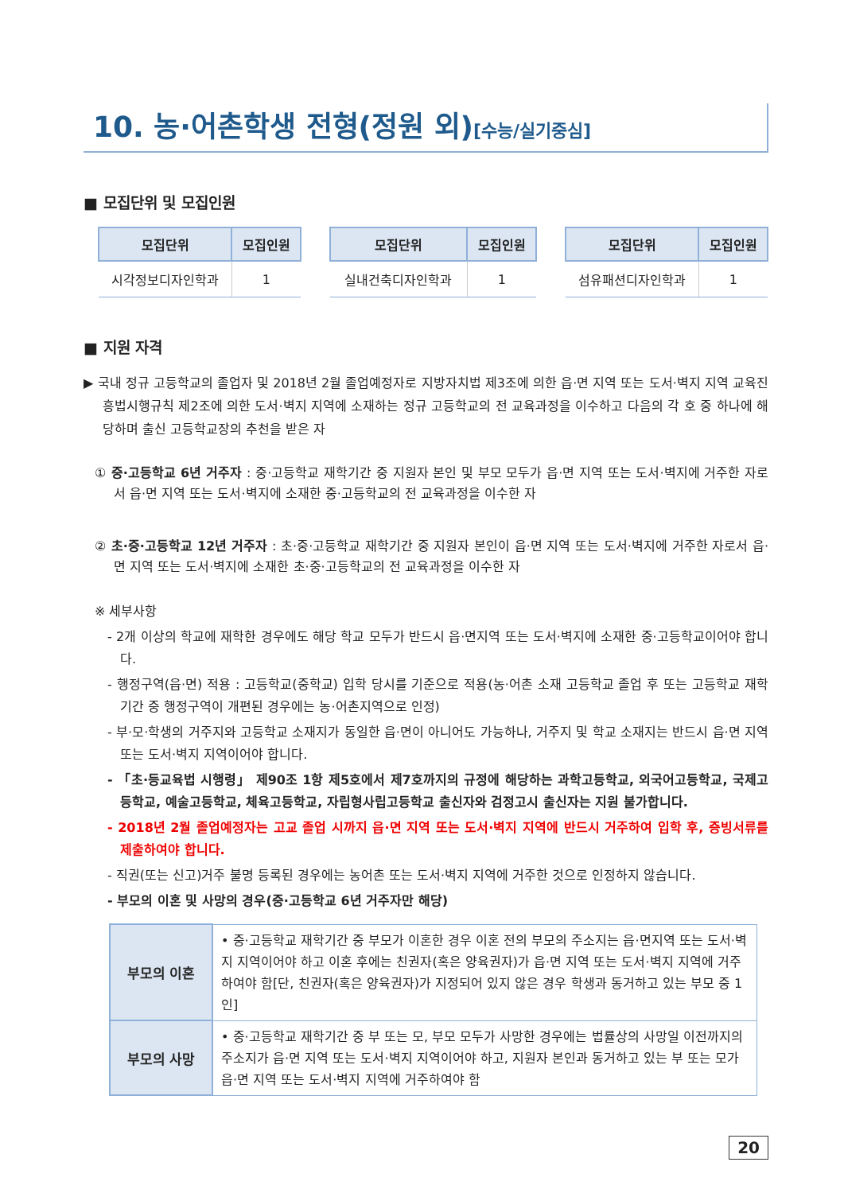10. 농·어촌학생 전형(정원 외)[수능/실기중심]
■ 모집단위 및 모집인원
| 모집단위 | 모집인원 |
| --- | --- |
| 시각정보디자인학과 | 1 |
| 모집단위 | 모집인원 |
| --- | --- |
| 실내건축디자인학과 | 1 |
| 모집단위 | 모집인원 |
| --- | --- |
| 섬유패션디자인학과 | 1 |
■ 지원 자격
▶ 국내 정규 고등학교의 졸업자 및 2018년 2월 졸업예정자로 지방자치법 제3조에 의한 읍·면 지역 또는 도서·벽지 지역 교육진흥법시행규칙 제2조에 의한 도서·벽지 지역에 소재하는 정규 고등학교의 전 교육과정을 이수하고 다음의 각 호 중 하나에 해당하며 출신 고등학교장의 추천을 받은 자
① 중·고등학교 6년 거주자 : 중·고등학교 재학기간 중 지원자 본인 및 부모 모두가 읍·면 지역 또는 도서·벽지에 거주한 자로서 읍·면 지역 또는 도서·벽지에 소재한 중·고등학교의 전 교육과정을 이수한 자
② 초·중·고등학교 12년 거주자 : 초·중·고등학교 재학기간 중 지원자 본인이 읍·면 지역 또는 도서·벽지에 거주한 자로서 읍·면 지역 또는 도서·벽지에 소재한 초·중·고등학교의 전 교육과정을 이수한 자
※ 세부사항
- 2개 이상의 학교에 재학한 경우에도 해당 학교 모두가 반드시 읍·면지역 또는 도서·벽지에 소재한 중·고등학교이어야 합니다.
- 행정구역(읍·면) 적용 : 고등학교(중학교) 입학 당시를 기준으로 적용(농·어촌 소재 고등학교 졸업 후 또는 고등학교 재학기간 중 행정구역이 개편된 경우에는 농·어촌지역으로 인정)
- 부·모·학생의 거주지와 고등학교 소재지가 동일한 읍·면이 아니어도 가능하나, 거주지 및 학교 소재지는 반드시 읍·면 지역 또는 도서·벽지 지역이어야 합니다.
- 「초·등교육법 시행령」 제90조 1항 제5호에서 제7호까지의 규정에 해당하는 과학고등학교, 외국어고등학교, 국제고등학교, 예술고등학교, 체육고등학교, 자립형사립고등학교 출신자와 검정고시 출신자는 지원 불가합니다.
- 2018년 2월 졸업예정자는 고교 졸업 시까지 읍·면 지역 또는 도서·벽지 지역에 반드시 거주하여 입학 후, 증빙서류를 제출하여야 합니다.
- 직권(또는 신고)거주 불명 등록된 경우에는 농어촌 또는 도서·벽지 지역에 거주한 것으로 인정하지 않습니다.
- 부모의 이혼 및 사망의 경우(중·고등학교 6년 거주자만 해당)
| 부모의 이혼 | • 중·고등학교 재학기간 중 부모가 이혼한 경우 이혼 전의 부모의 주소지는 읍·면지역 또는 도서·벽지 지역이어야 하고 이혼 후에는 친권자(혹은 양육권자)가 읍·면 지역 또는 도서·벽지 지역에 거주하여야 함[단, 친권자(혹은 양육권자)가 지정되어 있지 않은 경우 학생과 동거하고 있는 부모 중 1인] |
| 부모의 사망 | • 중·고등학교 재학기간 중 부 또는 모, 부모 모두가 사망한 경우에는 법률상의 사망일 이전까지의 주소지가 읍·면 지역 또는 도서·벽지 지역이어야 하고, 지원자 본인과 동거하고 있는 부 또는 모가 읍·면 지역 또는 도서·벽지 지역에 거주하여야 함 |
20